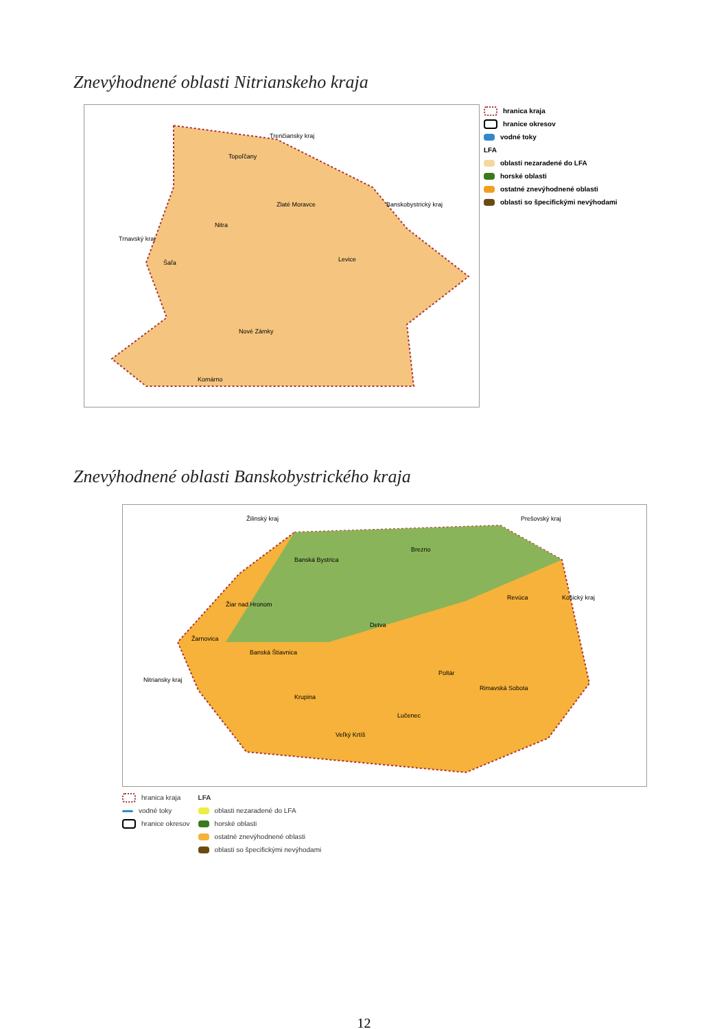Znevýhodnené oblasti Nitrianskeho kraja
Topoľčany
Zlaté Moravce
Nitra
Šaľa Levice
Nové Zámky
Komárno
Trenčiansky kraj
Banskobystrický kraj
Trnavský kraj
hranica kraja
hranice okresov
vodné toky
LFA
oblasti nezaradené do LFA
horské oblasti
ostatné znevýhodnené oblasti
oblasti so špecifickými nevýhodami
Znevýhodnené oblasti Banskobystrického kraja
Žilinský kraj Prešovský kraj
Košický kraj
Nitriansky kraj
Banská Bystrica
Brezno
Žiar nad Hronom
Žarnovica
Banská Štiavnica
Detva
Revúca
Krupina
Poltár
Rimavská Sobota
Lučenec
Veľký Krtíš
hranica kraja
vodné toky
hranice okresov
LFA
oblasti nezaradené do LFA
horské oblasti
ostatné znevýhodnené oblasti
oblasti so špecifickými nevýhodami
12